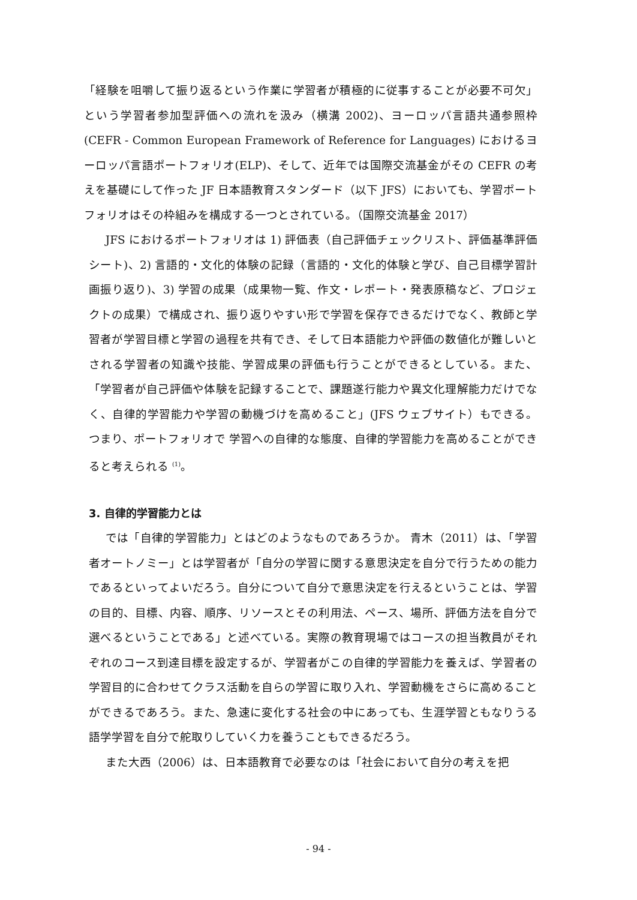「経験を咀嚼して振り返るという作業に学習者が積極的に従事することが必要不可欠」という学習者参加型評価への流れを汲み（横溝 2002)、ヨーロッパ言語共通参照枠 (CEFR - Common European Framework of Reference for Languages) におけるヨーロッパ言語ポートフォリオ(ELP)、そして、近年では国際交流基金がその CEFR の考えを基礎にして作った JF 日本語教育スタンダード（以下 JFS）においても、学習ポートフォリオはその枠組みを構成する一つとされている。（国際交流基金 2017）
JFS におけるポートフォリオは 1) 評価表（自己評価チェックリスト、評価基準評価シート)、2) 言語的・文化的体験の記録（言語的・文化的体験と学び、自己目標学習計画振り返り)、3) 学習の成果（成果物一覧、作文・レポート・発表原稿など、プロジェクトの成果）で構成され、振り返りやすい形で学習を保存できるだけでなく、教師と学習者が学習目標と学習の過程を共有でき、そして日本語能力や評価の数値化が難しいとされる学習者の知識や技能、学習成果の評価も行うことができるとしている。また、「学習者が自己評価や体験を記録することで、課題遂行能力や異文化理解能力だけでなく、自律的学習能力や学習の動機づけを高めること」(JFS ウェブサイト）もできる。つまり、ポートフォリオで 学習への自律的な態度、自律的学習能力を高めることができると考えられる <sup>(1)</sup>。
3. 自律的学習能力とは
では「自律的学習能力」とはどのようなものであろうか。 青木（2011）は、「学習者オートノミー」とは学習者が「自分の学習に関する意思決定を自分で行うための能力であるといってよいだろう。自分について自分で意思決定を行えるということは、学習の目的、目標、内容、順序、リソースとその利用法、ペース、場所、評価方法を自分で選べるということである」と述べている。実際の教育現場ではコースの担当教員がそれぞれのコース到達目標を設定するが、学習者がこの自律的学習能力を養えば、学習者の学習目的に合わせてクラス活動を自らの学習に取り入れ、学習動機をさらに高めることができるであろう。また、急速に変化する社会の中にあっても、生涯学習ともなりうる語学学習を自分で舵取りしていく力を養うこともできるだろう。
また大西（2006）は、日本語教育で必要なのは「社会において自分の考えを把
- 94 -